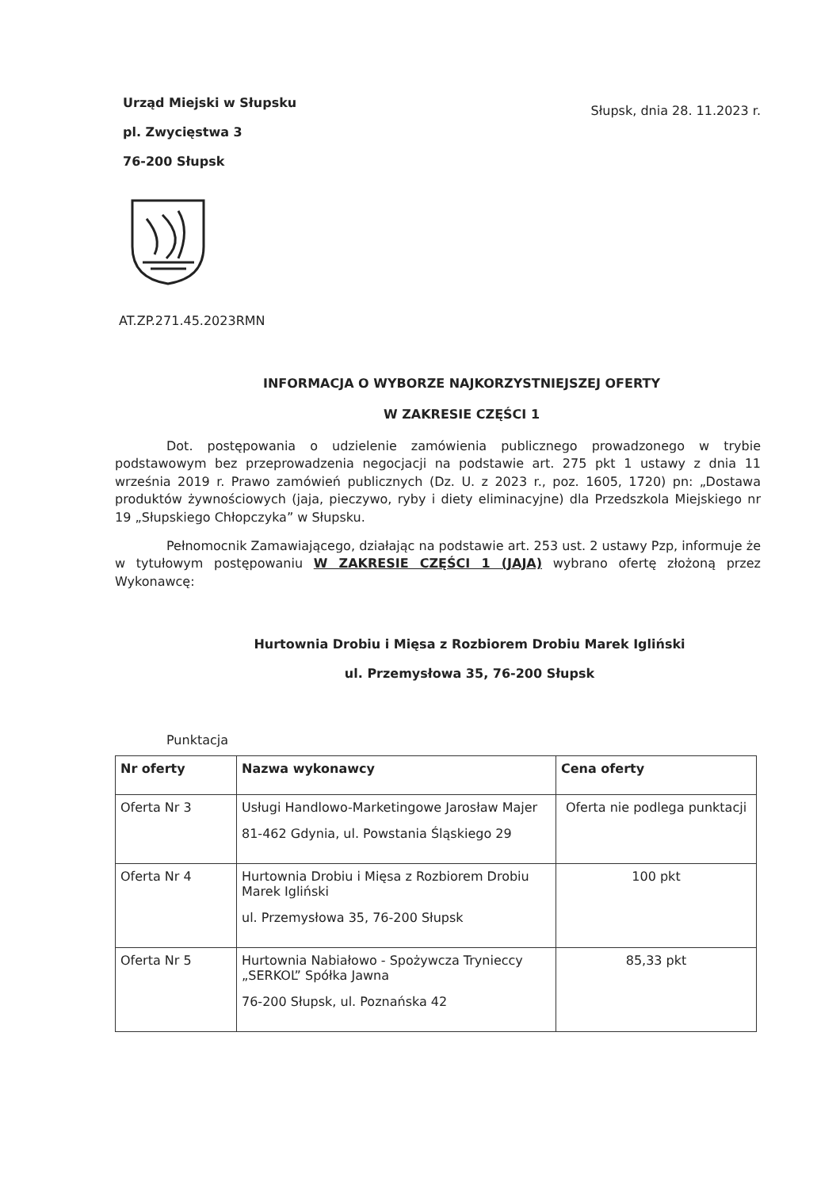Urząd Miejski w Słupsku
pl. Zwycięstwa 3
76-200 Słupsk
Słupsk, dnia 28. 11.2023 r.
AT.ZP.271.45.2023RMN
INFORMACJA O WYBORZE NAJKORZYSTNIEJSZEJ OFERTY
W ZAKRESIE CZĘŚCI 1
Dot. postępowania o udzielenie zamówienia publicznego prowadzonego w trybie podstawowym bez przeprowadzenia negocjacji na podstawie art. 275 pkt 1 ustawy z dnia 11 września 2019 r. Prawo zamówień publicznych (Dz. U. z 2023 r., poz. 1605, 1720) pn: „Dostawa produktów żywnościowych (jaja, pieczywo, ryby i diety eliminacyjne) dla Przedszkola Miejskiego nr 19 „Słupskiego Chłopczyka” w Słupsku.
Pełnomocnik Zamawiającego, działając na podstawie art. 253 ust. 2 ustawy Pzp, informuje że w tytułowym postępowaniu W ZAKRESIE CZĘŚCI 1 (JAJA) wybrano ofertę złożoną przez Wykonawcę:
Hurtownia Drobiu i Mięsa z Rozbiorem Drobiu Marek Igliński
ul. Przemysłowa 35, 76-200 Słupsk
Punktacja
| Nr oferty | Nazwa wykonawcy | Cena oferty |
| --- | --- | --- |
| Oferta Nr 3 | Usługi Handlowo-Marketingowe Jarosław Majer 81-462 Gdynia, ul. Powstania Śląskiego 29 | Oferta nie podlega punktacji |
| Oferta Nr 4 | Hurtownia Drobiu i Mięsa z Rozbiorem Drobiu Marek Igliński ul. Przemysłowa 35, 76-200 Słupsk | 100 pkt |
| Oferta Nr 5 | Hurtownia Nabiałowo - Spożywcza Trynieccy „SERKOL” Spółka Jawna 76-200 Słupsk, ul. Poznańska 42 | 85,33 pkt |